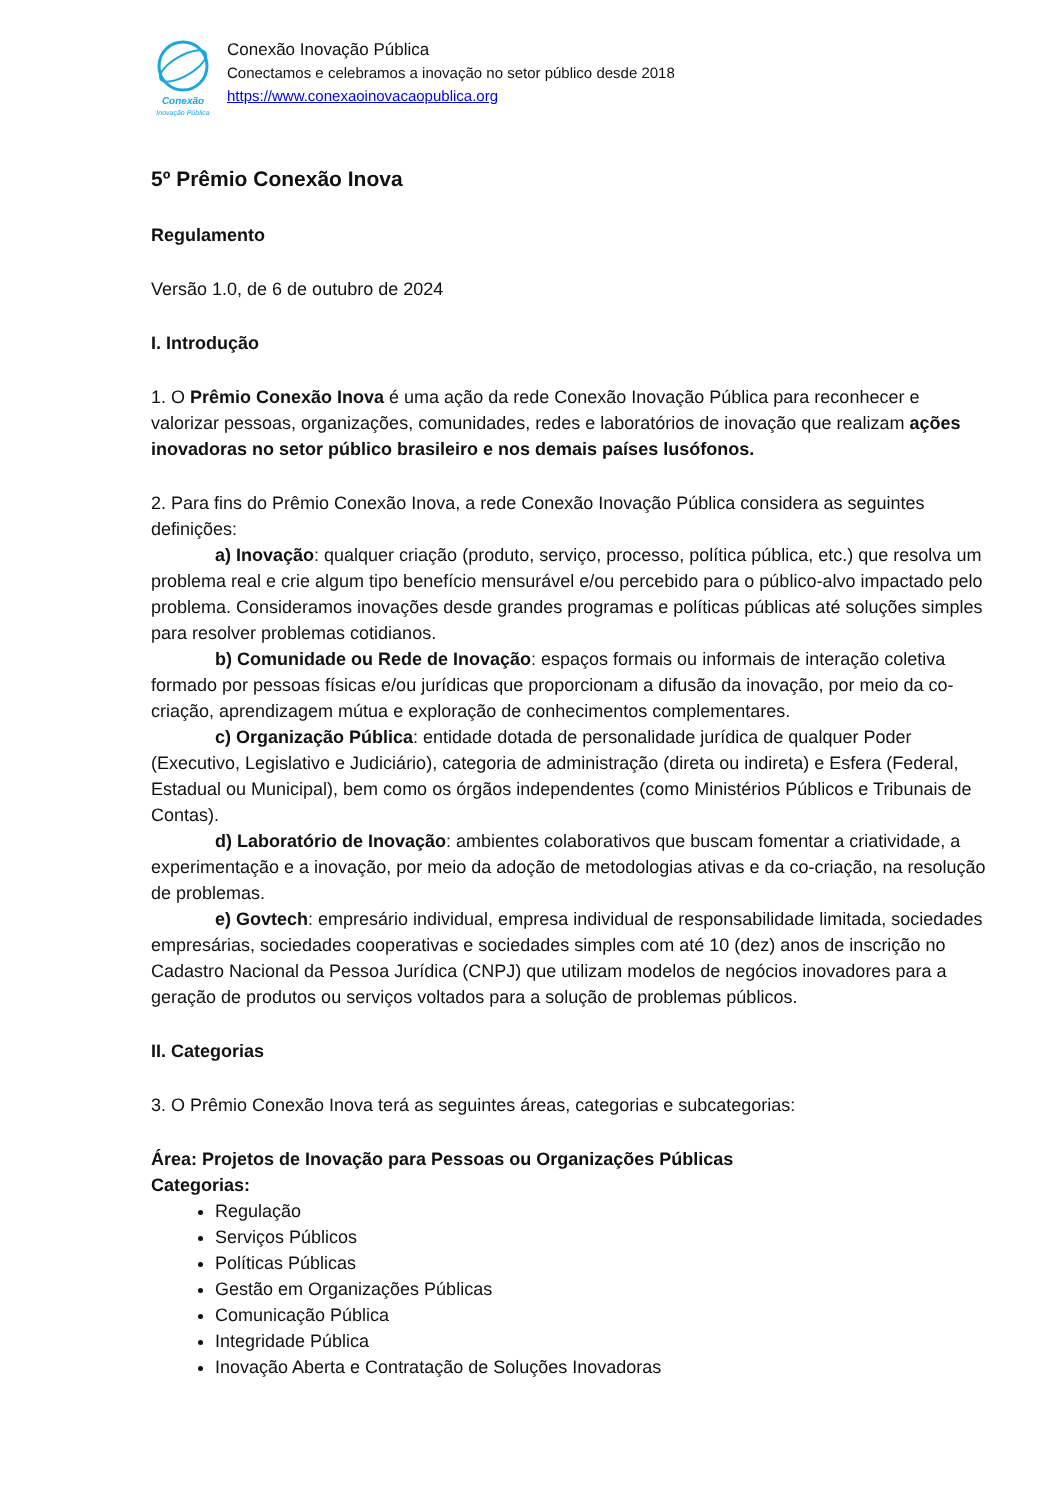Conexão
Inovação Pública
Conexão Inovação Pública
Conectamos e celebramos a inovação no setor público desde 2018
https://www.conexaoinovacaopublica.org
5º Prêmio Conexão Inova
Regulamento
Versão 1.0, de 6 de outubro de 2024
I. Introdução
1. O Prêmio Conexão Inova é uma ação da rede Conexão Inovação Pública para reconhecer e valorizar pessoas, organizações, comunidades, redes e laboratórios de inovação que realizam ações inovadoras no setor público brasileiro e nos demais países lusófonos.
2. Para fins do Prêmio Conexão Inova, a rede Conexão Inovação Pública considera as seguintes definições:
a) Inovação: qualquer criação (produto, serviço, processo, política pública, etc.) que resolva um problema real e crie algum tipo benefício mensurável e/ou percebido para o público-alvo impactado pelo problema. Consideramos inovações desde grandes programas e políticas públicas até soluções simples para resolver problemas cotidianos.
b) Comunidade ou Rede de Inovação: espaços formais ou informais de interação coletiva formado por pessoas físicas e/ou jurídicas que proporcionam a difusão da inovação, por meio da co-criação, aprendizagem mútua e exploração de conhecimentos complementares.
c) Organização Pública: entidade dotada de personalidade jurídica de qualquer Poder (Executivo, Legislativo e Judiciário), categoria de administração (direta ou indireta) e Esfera (Federal, Estadual ou Municipal), bem como os órgãos independentes (como Ministérios Públicos e Tribunais de Contas).
d) Laboratório de Inovação: ambientes colaborativos que buscam fomentar a criatividade, a experimentação e a inovação, por meio da adoção de metodologias ativas e da co-criação, na resolução de problemas.
e) Govtech: empresário individual, empresa individual de responsabilidade limitada, sociedades empresárias, sociedades cooperativas e sociedades simples com até 10 (dez) anos de inscrição no Cadastro Nacional da Pessoa Jurídica (CNPJ) que utilizam modelos de negócios inovadores para a geração de produtos ou serviços voltados para a solução de problemas públicos.
II. Categorias
3. O Prêmio Conexão Inova terá as seguintes áreas, categorias e subcategorias:
Área: Projetos de Inovação para Pessoas ou Organizações Públicas
Categorias:
Regulação
Serviços Públicos
Políticas Públicas
Gestão em Organizações Públicas
Comunicação Pública
Integridade Pública
Inovação Aberta e Contratação de Soluções Inovadoras